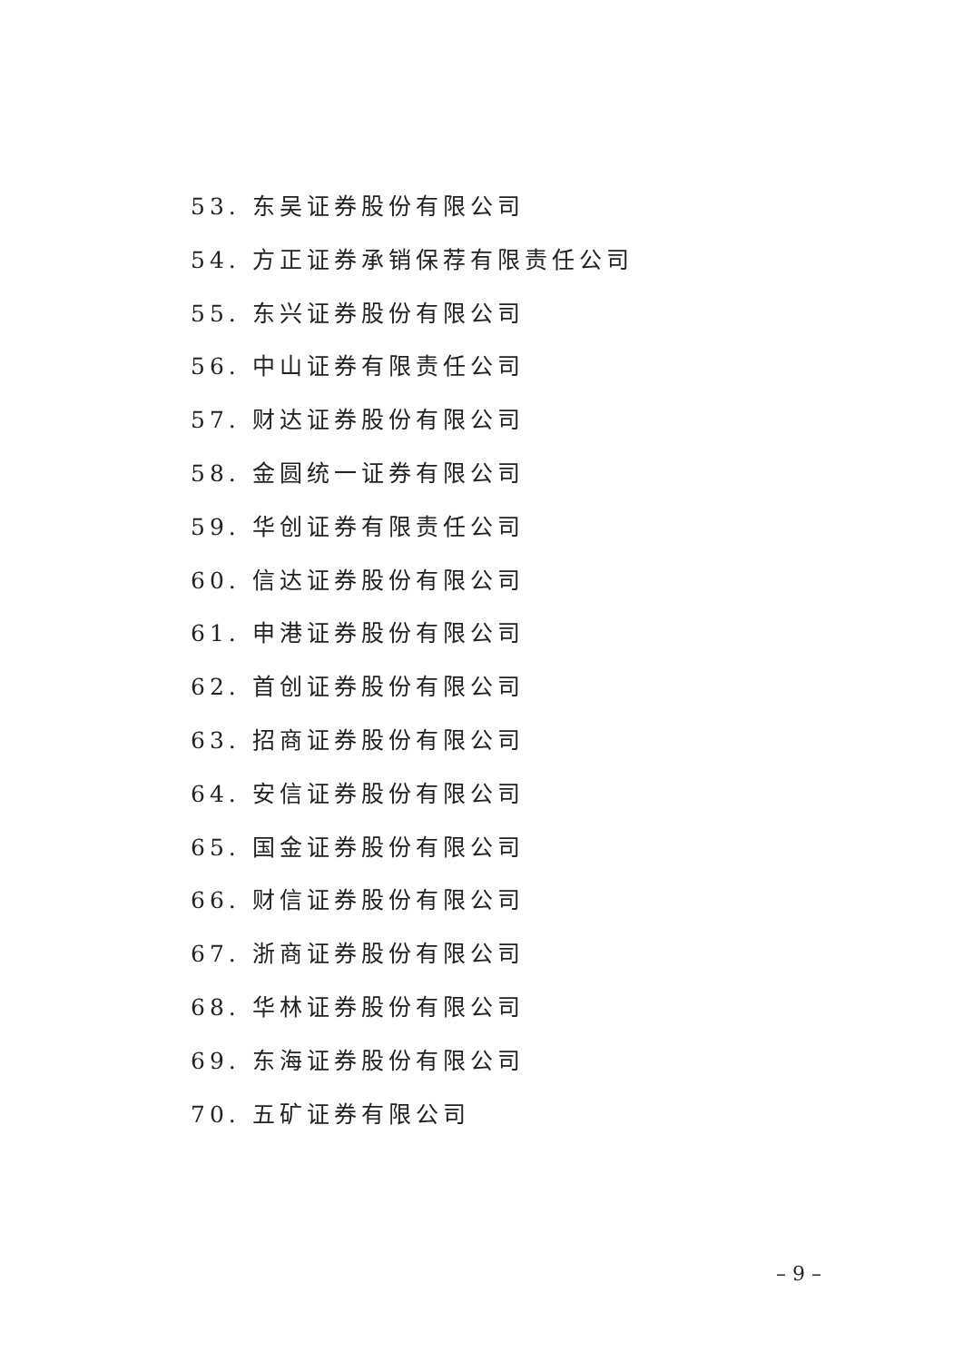53. 东吴证券股份有限公司
54. 方正证券承销保荐有限责任公司
55. 东兴证券股份有限公司
56. 中山证券有限责任公司
57. 财达证券股份有限公司
58. 金圆统一证券有限公司
59. 华创证券有限责任公司
60. 信达证券股份有限公司
61. 申港证券股份有限公司
62. 首创证券股份有限公司
63. 招商证券股份有限公司
64. 安信证券股份有限公司
65. 国金证券股份有限公司
66. 财信证券股份有限公司
67. 浙商证券股份有限公司
68. 华林证券股份有限公司
69. 东海证券股份有限公司
70. 五矿证券有限公司
– 9 –